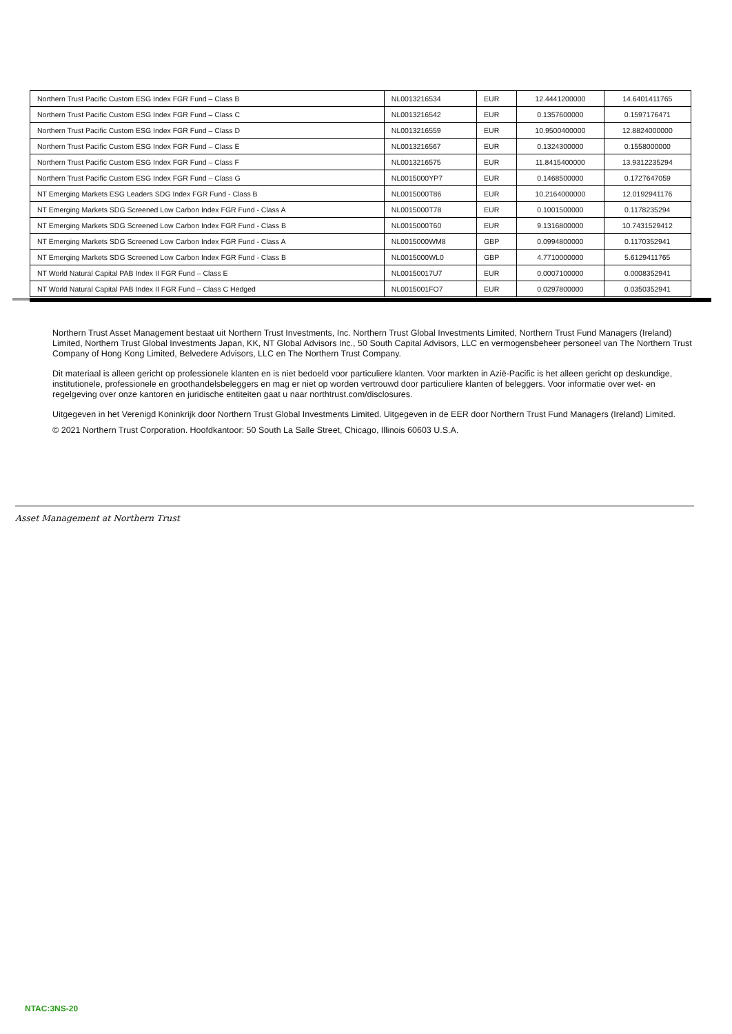| Northern Trust Pacific Custom ESG Index FGR Fund – Class B | NL0013216534 | EUR | 12.4441200000 | 14.6401411765 |
| Northern Trust Pacific Custom ESG Index FGR Fund – Class C | NL0013216542 | EUR | 0.1357600000 | 0.1597176471 |
| Northern Trust Pacific Custom ESG Index FGR Fund – Class D | NL0013216559 | EUR | 10.9500400000 | 12.8824000000 |
| Northern Trust Pacific Custom ESG Index FGR Fund – Class E | NL0013216567 | EUR | 0.1324300000 | 0.1558000000 |
| Northern Trust Pacific Custom ESG Index FGR Fund – Class F | NL0013216575 | EUR | 11.8415400000 | 13.9312235294 |
| Northern Trust Pacific Custom ESG Index FGR Fund – Class G | NL0015000YP7 | EUR | 0.1468500000 | 0.1727647059 |
| NT Emerging Markets ESG Leaders SDG Index FGR Fund - Class B | NL0015000T86 | EUR | 10.2164000000 | 12.0192941176 |
| NT Emerging Markets SDG Screened Low Carbon Index FGR Fund - Class A | NL0015000T78 | EUR | 0.1001500000 | 0.1178235294 |
| NT Emerging Markets SDG Screened Low Carbon Index FGR Fund - Class B | NL0015000T60 | EUR | 9.1316800000 | 10.7431529412 |
| NT Emerging Markets SDG Screened Low Carbon Index FGR Fund - Class A | NL0015000WM8 | GBP | 0.0994800000 | 0.1170352941 |
| NT Emerging Markets SDG Screened Low Carbon Index FGR Fund - Class B | NL0015000WL0 | GBP | 4.7710000000 | 5.6129411765 |
| NT World Natural Capital PAB Index II FGR Fund – Class E | NL00150017U7 | EUR | 0.0007100000 | 0.0008352941 |
| NT World Natural Capital PAB Index II FGR Fund – Class C Hedged | NL0015001FO7 | EUR | 0.0297800000 | 0.0350352941 |
Northern Trust Asset Management bestaat uit Northern Trust Investments, Inc. Northern Trust Global Investments Limited, Northern Trust Fund Managers (Ireland) Limited, Northern Trust Global Investments Japan, KK, NT Global Advisors Inc., 50 South Capital Advisors, LLC en vermogensbeheer personeel van The Northern Trust Company of Hong Kong Limited, Belvedere Advisors, LLC en The Northern Trust Company.
Dit materiaal is alleen gericht op professionele klanten en is niet bedoeld voor particuliere klanten. Voor markten in Azië-Pacific is het alleen gericht op deskundige, institutionele, professionele en groothandelsbeleggers en mag er niet op worden vertrouwd door particuliere klanten of beleggers. Voor informatie over wet- en regelgeving over onze kantoren en juridische entiteiten gaat u naar northtrust.com/disclosures.
Uitgegeven in het Verenigd Koninkrijk door Northern Trust Global Investments Limited. Uitgegeven in de EER door Northern Trust Fund Managers (Ireland) Limited.
© 2021 Northern Trust Corporation. Hoofdkantoor: 50 South La Salle Street, Chicago, Illinois 60603 U.S.A.
Asset Management at Northern Trust
NTAC:3NS-20